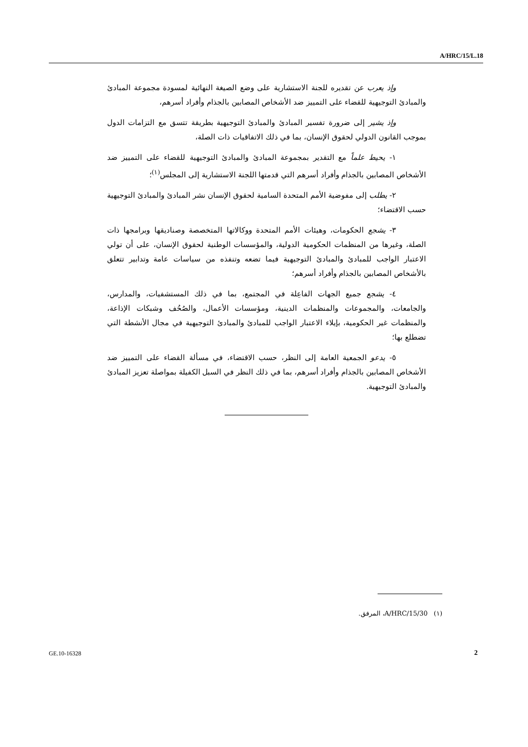A/HRC/15/L.18
وإذ يعرب عن تقديره للجنة الاستشارية على وضع الصيغة النهائية لمسودة مجموعة المبادئ والمبادئ التوجيهية للقضاء على التمييز ضد الأشخاص المصابين بالجذام وأفراد أسرهم،
وإذ يشير إلى ضرورة تفسير المبادئ والمبادئ التوجيهية بطريقة تتسق مع التزامات الدول بموجب القانون الدولي لحقوق الإنسان، بما في ذلك الاتفاقيات ذات الصلة،
١- يحيط علماً مع التقدير بمجموعة المبادئ والمبادئ التوجيهية للقضاء على التمييز ضد الأشخاص المصابين بالجذام وأفراد أسرهم التي قدمتها اللجنة الاستشارية إلى المجلس<sup>(١)</sup>؛
٢- يطلب إلى مفوضية الأمم المتحدة السامية لحقوق الإنسان نشر المبادئ والمبادئ التوجيهية حسب الاقتضاء؛
٣- يشجع الحكومات، وهيئات الأمم المتحدة ووكالاتها المتخصصة وصناديقها وبرامجها ذات الصلة، وغيرها من المنظمات الحكومية الدولية، والمؤسسات الوطنية لحقوق الإنسان، على أن تولي الاعتبار الواجب للمبادئ والمبادئ التوجيهية فيما تضعه وتنفذه من سياسات عامة وتدابير تتعلق بالأشخاص المصابين بالجذام وأفراد أسرهم؛
٤- يشجع جميع الجهات الفاعِلة في المجتمع، بما في ذلك المستشفيات، والمدارس، والجامعات، والمجموعات والمنظمات الدينية، ومؤسسات الأعمال، والصُحُف وشبكات الإذاعة، والمنظمات غير الحكومية، بإيلاء الاعتبار الواجب للمبادئ والمبادئ التوجيهية في مجال الأنشطة التي تضطلع بها؛
٥- يدعو الجمعية العامة إلى النظر، حسب الاقتضاء، في مسألة القضاء على التمييز ضد الأشخاص المصابين بالجذام وأفراد أسرهم، بما في ذلك النظر في السبل الكفيلة بمواصلة تعزيز المبادئ والمبادئ التوجيهية.
(١) A/HRC/15/30، المرفق.
GE.10-16328 2